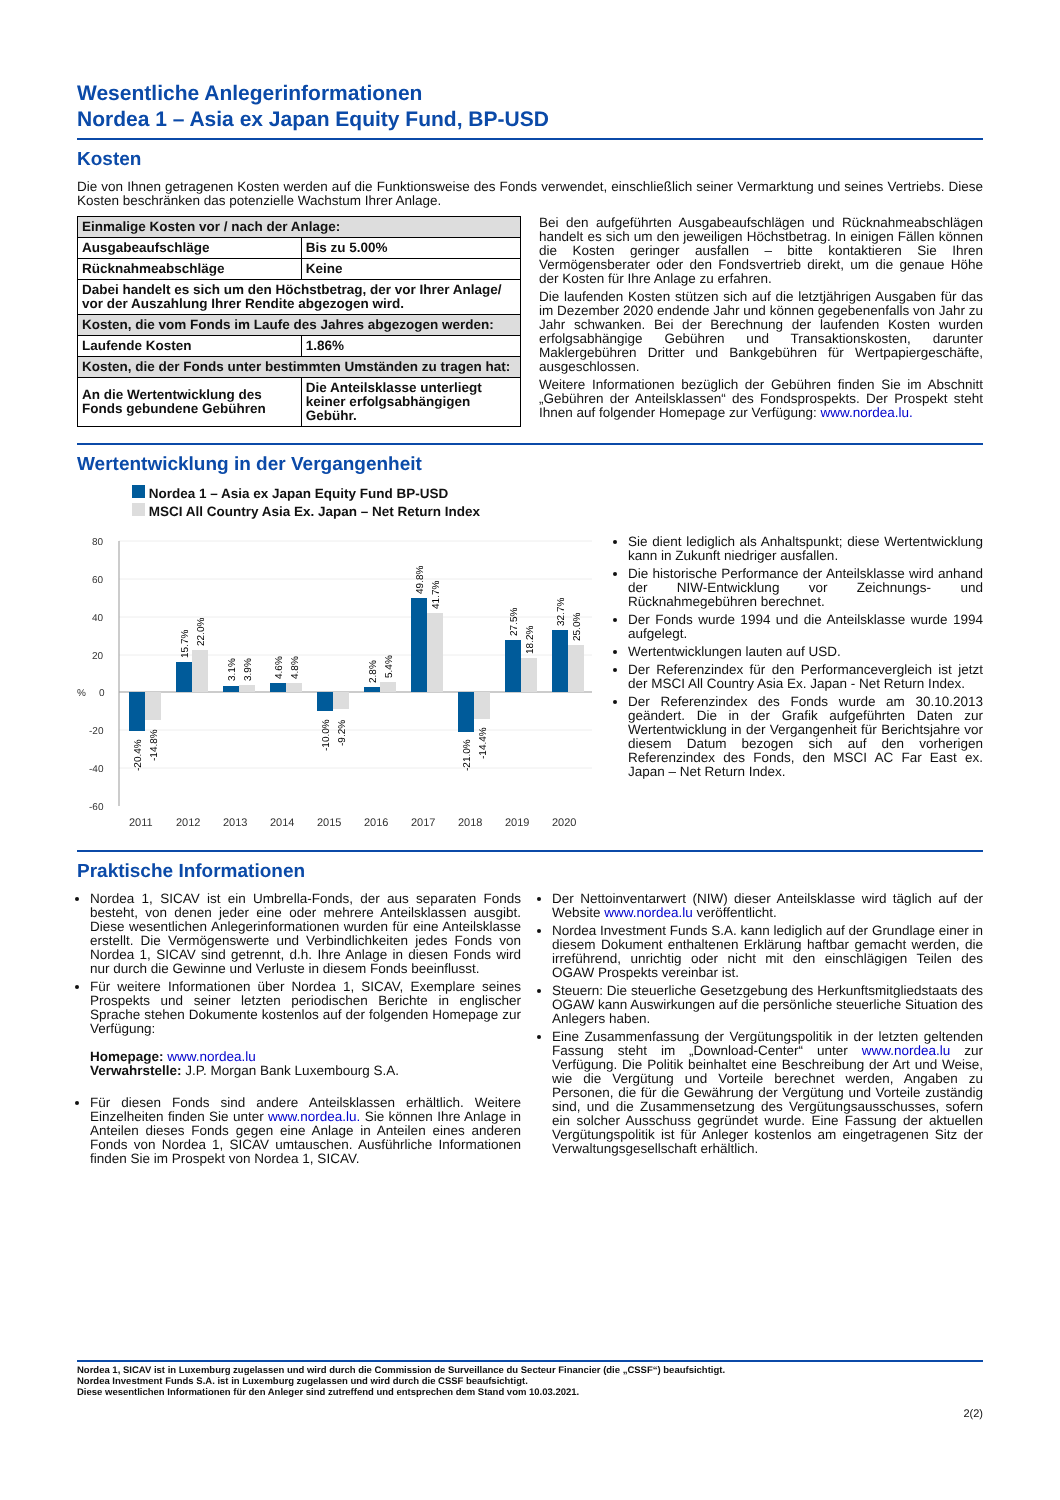Wesentliche Anlegerinformationen
Nordea 1 – Asia ex Japan Equity Fund, BP-USD
Kosten
Die von Ihnen getragenen Kosten werden auf die Funktionsweise des Fonds verwendet, einschließlich seiner Vermarktung und seines Vertriebs. Diese Kosten beschränken das potenzielle Wachstum Ihrer Anlage.
| Einmalige Kosten vor / nach der Anlage: | |
| Ausgabeaufschläge | Bis zu 5.00% |
| Rücknahmeabschläge | Keine |
| Dabei handelt es sich um den Höchstbetrag, der vor Ihrer Anlage/ vor der Auszahlung Ihrer Rendite abgezogen wird. | |
| Kosten, die vom Fonds im Laufe des Jahres abgezogen werden: | |
| Laufende Kosten | 1.86% |
| Kosten, die der Fonds unter bestimmten Umständen zu tragen hat: | |
| An die Wertentwicklung des Fonds gebundene Gebühren | Die Anteilsklasse unterliegt keiner erfolgsabhängigen Gebühr. |
Bei den aufgeführten Ausgabeaufschlägen und Rücknahmeabschlägen handelt es sich um den jeweiligen Höchstbetrag. In einigen Fällen können die Kosten geringer ausfallen – bitte kontaktieren Sie Ihren Vermögensberater oder den Fondsvertrieb direkt, um die genaue Höhe der Kosten für Ihre Anlage zu erfahren.
Die laufenden Kosten stützen sich auf die letztjährigen Ausgaben für das im Dezember 2020 endende Jahr und können gegebenenfalls von Jahr zu Jahr schwanken. Bei der Berechnung der laufenden Kosten wurden erfolgsabhängige Gebühren und Transaktionskosten, darunter Maklergebühren Dritter und Bankgebühren für Wertpapiergeschäfte, ausgeschlossen.
Weitere Informationen bezüglich der Gebühren finden Sie im Abschnitt „Gebühren der Anteilsklassen“ des Fondsprospekts. Der Prospekt steht Ihnen auf folgender Homepage zur Verfügung: www.nordea.lu.
Wertentwicklung in der Vergangenheit
Nordea 1 – Asia ex Japan Equity Fund BP-USD
MSCI All Country Asia Ex. Japan – Net Return Index
80
60
40
20
0
-20
-40
-60
2011
2012
2013
2014
2015
2016
2017
2018
2019
2020
%
-20.4%
-14.8%
15.7%
22.0%
3.1%
3.9%
4.6%
4.8%
-10.0%
-9.2%
2.8%
5.4%
49.8%
41.7%
-21.0%
-14.4%
27.5%
18.2%
32.7%
25.0%
Sie dient lediglich als Anhaltspunkt; diese Wertentwicklung kann in Zukunft niedriger ausfallen.
Die historische Performance der Anteilsklasse wird anhand der NIW-Entwicklung vor Zeichnungs- und Rücknahmegebühren berechnet.
Der Fonds wurde 1994 und die Anteilsklasse wurde 1994 aufgelegt.
Wertentwicklungen lauten auf USD.
Der Referenzindex für den Performancevergleich ist jetzt der MSCI All Country Asia Ex. Japan - Net Return Index.
Der Referenzindex des Fonds wurde am 30.10.2013 geändert. Die in der Grafik aufgeführten Daten zur Wertentwicklung in der Vergangenheit für Berichtsjahre vor diesem Datum bezogen sich auf den vorherigen Referenzindex des Fonds, den MSCI AC Far East ex. Japan – Net Return Index.
Praktische Informationen
Nordea 1, SICAV ist ein Umbrella-Fonds, der aus separaten Fonds besteht, von denen jeder eine oder mehrere Anteilsklassen ausgibt. Diese wesentlichen Anlegerinformationen wurden für eine Anteilsklasse erstellt. Die Vermögenswerte und Verbindlichkeiten jedes Fonds von Nordea 1, SICAV sind getrennt, d.h. Ihre Anlage in diesen Fonds wird nur durch die Gewinne und Verluste in diesem Fonds beeinflusst.
Für weitere Informationen über Nordea 1, SICAV, Exemplare seines Prospekts und seiner letzten periodischen Berichte in englischer Sprache stehen Dokumente kostenlos auf der folgenden Homepage zur Verfügung:
Homepage: www.nordea.lu
Verwahrstelle: J.P. Morgan Bank Luxembourg S.A.
Für diesen Fonds sind andere Anteilsklassen erhältlich. Weitere Einzelheiten finden Sie unter www.nordea.lu. Sie können Ihre Anlage in Anteilen dieses Fonds gegen eine Anlage in Anteilen eines anderen Fonds von Nordea 1, SICAV umtauschen. Ausführliche Informationen finden Sie im Prospekt von Nordea 1, SICAV.
Der Nettoinventarwert (NIW) dieser Anteilsklasse wird täglich auf der Website www.nordea.lu veröffentlicht.
Nordea Investment Funds S.A. kann lediglich auf der Grundlage einer in diesem Dokument enthaltenen Erklärung haftbar gemacht werden, die irreführend, unrichtig oder nicht mit den einschlägigen Teilen des OGAW Prospekts vereinbar ist.
Steuern: Die steuerliche Gesetzgebung des Herkunftsmitgliedstaats des OGAW kann Auswirkungen auf die persönliche steuerliche Situation des Anlegers haben.
Eine Zusammenfassung der Vergütungspolitik in der letzten geltenden Fassung steht im „Download-Center“ unter www.nordea.lu zur Verfügung. Die Politik beinhaltet eine Beschreibung der Art und Weise, wie die Vergütung und Vorteile berechnet werden, Angaben zu Personen, die für die Gewährung der Vergütung und Vorteile zuständig sind, und die Zusammensetzung des Vergütungsausschusses, sofern ein solcher Ausschuss gegründet wurde. Eine Fassung der aktuellen Vergütungspolitik ist für Anleger kostenlos am eingetragenen Sitz der Verwaltungsgesellschaft erhältlich.
Nordea 1, SICAV ist in Luxemburg zugelassen und wird durch die Commission de Surveillance du Secteur Financier (die „CSSF“) beaufsichtigt.
Nordea Investment Funds S.A. ist in Luxemburg zugelassen und wird durch die CSSF beaufsichtigt.
Diese wesentlichen Informationen für den Anleger sind zutreffend und entsprechen dem Stand vom 10.03.2021.
2(2)